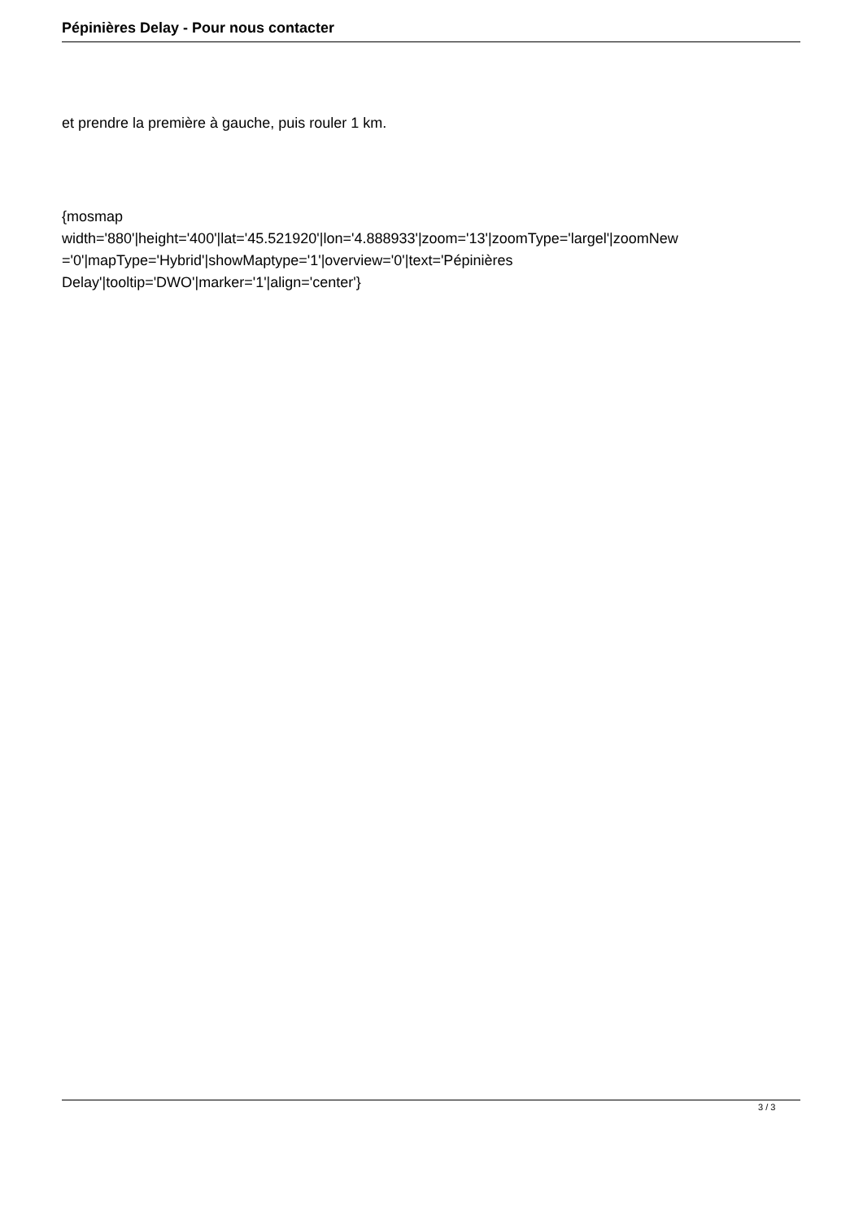Pépinières Delay - Pour nous contacter
et prendre la première à gauche, puis rouler 1 km.
{mosmap
width='880'|height='400'|lat='45.521920'|lon='4.888933'|zoom='13'|zoomType='largel'|zoomNew
='0'|mapType='Hybrid'|showMaptype='1'|overview='0'|text='Pépinières
Delay'|tooltip='DWO'|marker='1'|align='center'}
3 / 3